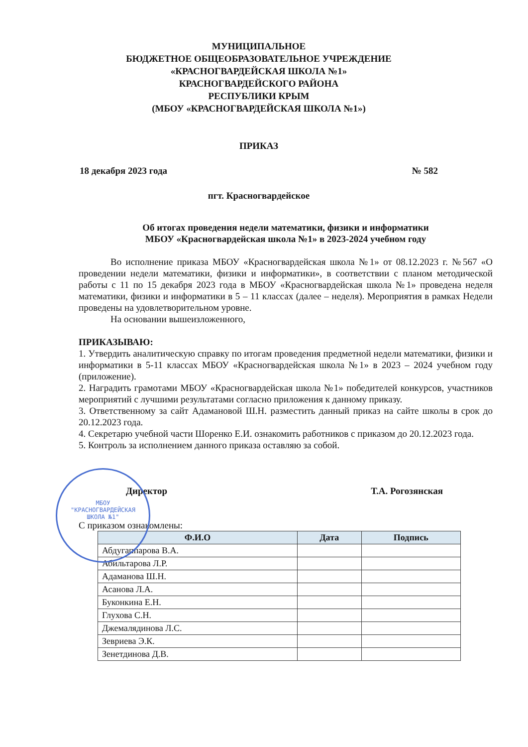МУНИЦИПАЛЬНОЕ
БЮДЖЕТНОЕ ОБЩЕОБРАЗОВАТЕЛЬНОЕ УЧРЕЖДЕНИЕ
«КРАСНОГВАРДЕЙСКАЯ ШКОЛА №1»
КРАСНОГВАРДЕЙСКОГО РАЙОНА
РЕСПУБЛИКИ КРЫМ
(МБОУ «КРАСНОГВАРДЕЙСКАЯ ШКОЛА №1»)
ПРИКАЗ
18 декабря 2023 года № 582
пгт. Красногвардейское
Об итогах проведения недели математики, физики и информатики
МБОУ «Красногвардейская школа №1» в 2023-2024 учебном году
Во исполнение приказа МБОУ «Красногвардейская школа №1» от 08.12.2023 г. №567 «О проведении недели математики, физики и информатики», в соответствии с планом методической работы с 11 по 15 декабря 2023 года в МБОУ «Красногвардейская школа №1» проведена неделя математики, физики и информатики в 5 – 11 классах (далее – неделя). Мероприятия в рамках Недели проведены на удовлетворительном уровне.
На основании вышеизложенного,
ПРИКАЗЫВАЮ:
1. Утвердить аналитическую справку по итогам проведения предметной недели математики, физики и информатики в 5-11 классах МБОУ «Красногвардейская школа №1» в 2023 – 2024 учебном году (приложение).
2. Наградить грамотами МБОУ «Красногвардейская школа №1» победителей конкурсов, участников мероприятий с лучшими результатами согласно приложения к данному приказу.
3. Ответственному за сайт Адамановой Ш.Н. разместить данный приказ на сайте школы в срок до 20.12.2023 года.
4. Секретарю учебной части Шоренко Е.И. ознакомить работников с приказом до 20.12.2023 года.
5. Контроль за исполнением данного приказа оставляю за собой.
Директор Т.А. Рогозянская
С приказом ознакомлены:
| Ф.И.О | Дата | Подпись |
| --- | --- | --- |
| Абдугаппарова В.А. | | |
| Абильтарова Л.Р. | | |
| Адаманова Ш.Н. | | |
| Асанова Л.А. | | |
| Буконкина Е.Н. | | |
| Глухова С.Н. | | |
| Джемалядинова Л.С. | | |
| Зевриева Э.К. | | |
| Зенетдинова Д.В. | | |
МБОУ
"КРАСНОГВАРДЕЙСКАЯ
ШКОЛА №1"